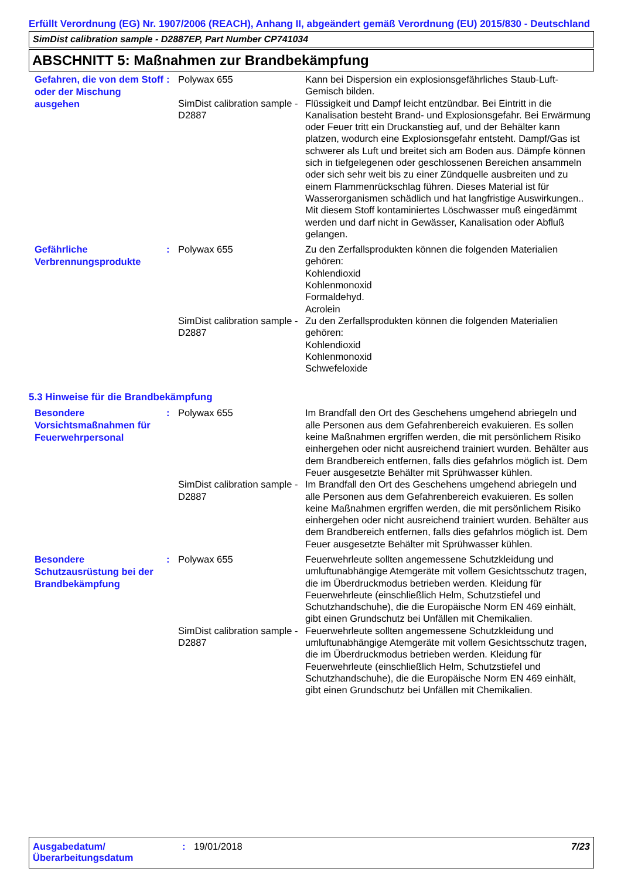Erfüllt Verordnung (EG) Nr. 1907/2006 (REACH), Anhang II, abgeändert gemäß Verordnung (EU) 2015/830 - Deutschland
SimDist calibration sample - D2887EP, Part Number CP741034
ABSCHNITT 5: Maßnahmen zur Brandbekämpfung
| Gefahren, die von dem Stoff oder der Mischung ausgehen | : | Polywax 655 | Kann bei Dispersion ein explosionsgefährliches Staub-Luft-Gemisch bilden. |
| | | SimDist calibration sample - D2887 | Flüssigkeit und Dampf leicht entzündbar. Bei Eintritt in die Kanalisation besteht Brand- und Explosionsgefahr. Bei Erwärmung oder Feuer tritt ein Druckanstieg auf, und der Behälter kann platzen, wodurch eine Explosionsgefahr entsteht. Dampf/Gas ist schwerer als Luft und breitet sich am Boden aus. Dämpfe können sich in tiefgelegenen oder geschlossenen Bereichen ansammeln oder sich sehr weit bis zu einer Zündquelle ausbreiten und zu einem Flammenrückschlag führen. Dieses Material ist für Wasserorganismen schädlich und hat langfristige Auswirkungen.. Mit diesem Stoff kontaminiertes Löschwasser muß eingedämmt werden und darf nicht in Gewässer, Kanalisation oder Abfluß gelangen. |
| Gefährliche Verbrennungsprodukte | : | Polywax 655 | Zu den Zerfallsprodukten können die folgenden Materialien gehören: Kohlendioxid Kohlenmonoxid Formaldehyd. Acrolein |
| | | SimDist calibration sample - D2887 | Zu den Zerfallsprodukten können die folgenden Materialien gehören: Kohlendioxid Kohlenmonoxid Schwefeloxide |
5.3 Hinweise für die Brandbekämpfung
| Besondere Vorsichtsmaßnahmen für Feuerwehrpersonal | : | Polywax 655 | Im Brandfall den Ort des Geschehens umgehend abriegeln und alle Personen aus dem Gefahrenbereich evakuieren. Es sollen keine Maßnahmen ergriffen werden, die mit persönlichem Risiko einhergehen oder nicht ausreichend trainiert wurden. Behälter aus dem Brandbereich entfernen, falls dies gefahrlos möglich ist. Dem Feuer ausgesetzte Behälter mit Sprühwasser kühlen. |
| | | SimDist calibration sample - D2887 | Im Brandfall den Ort des Geschehens umgehend abriegeln und alle Personen aus dem Gefahrenbereich evakuieren. Es sollen keine Maßnahmen ergriffen werden, die mit persönlichem Risiko einhergehen oder nicht ausreichend trainiert wurden. Behälter aus dem Brandbereich entfernen, falls dies gefahrlos möglich ist. Dem Feuer ausgesetzte Behälter mit Sprühwasser kühlen. |
| Besondere Schutzausrüstung bei der Brandbekämpfung | : | Polywax 655 | Feuerwehrleute sollten angemessene Schutzkleidung und umluftunabhängige Atemgeräte mit vollem Gesichtsschutz tragen, die im Überdruckmodus betrieben werden. Kleidung für Feuerwehrleute (einschließlich Helm, Schutzstiefel und Schutzhandschuhe), die die Europäische Norm EN 469 einhält, gibt einen Grundschutz bei Unfällen mit Chemikalien. |
| | | SimDist calibration sample - D2887 | Feuerwehrleute sollten angemessene Schutzkleidung und umluftunabhängige Atemgeräte mit vollem Gesichtsschutz tragen, die im Überdruckmodus betrieben werden. Kleidung für Feuerwehrleute (einschließlich Helm, Schutzstiefel und Schutzhandschuhe), die die Europäische Norm EN 469 einhält, gibt einen Grundschutz bei Unfällen mit Chemikalien. |
Ausgabedatum/
Überarbeitungsdatum
: 19/01/2018 7/23